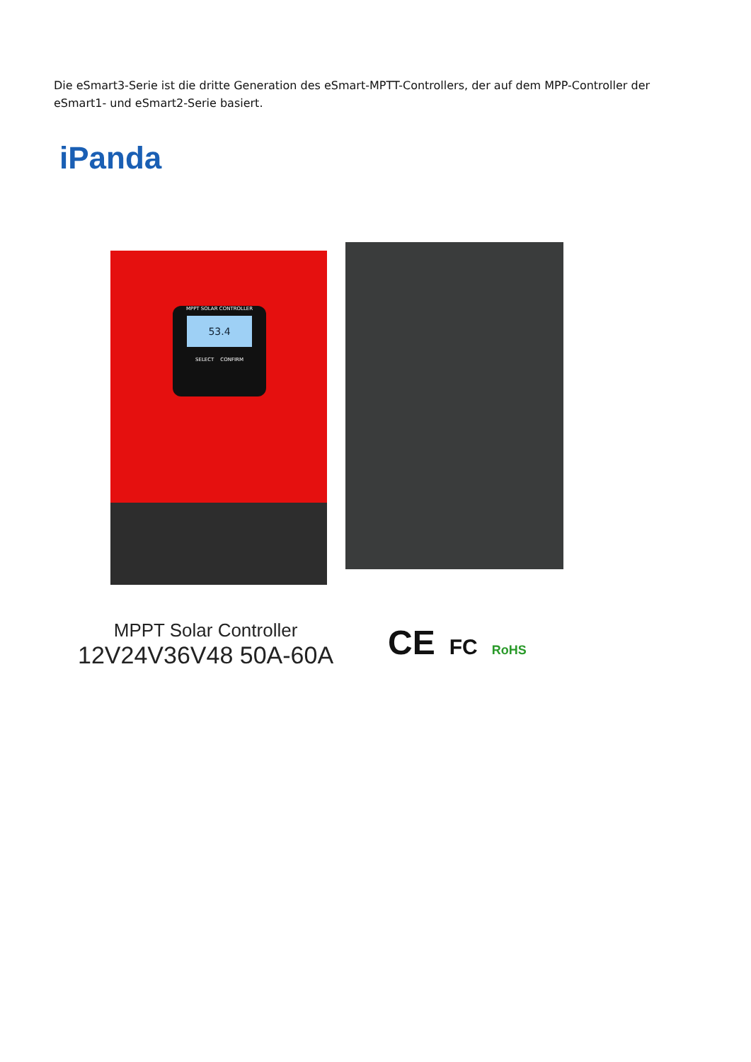Die eSmart3-Serie ist die dritte Generation des eSmart-MPTT-Controllers, der auf dem MPP-Controller der eSmart1- und eSmart2-Serie basiert.
iPanda
MPPT SOLAR CONTROLLER
53.4
SELECT CONFIRM
MPPT Solar Controller
12V24V36V48 50A-60A
CE FC RoHS